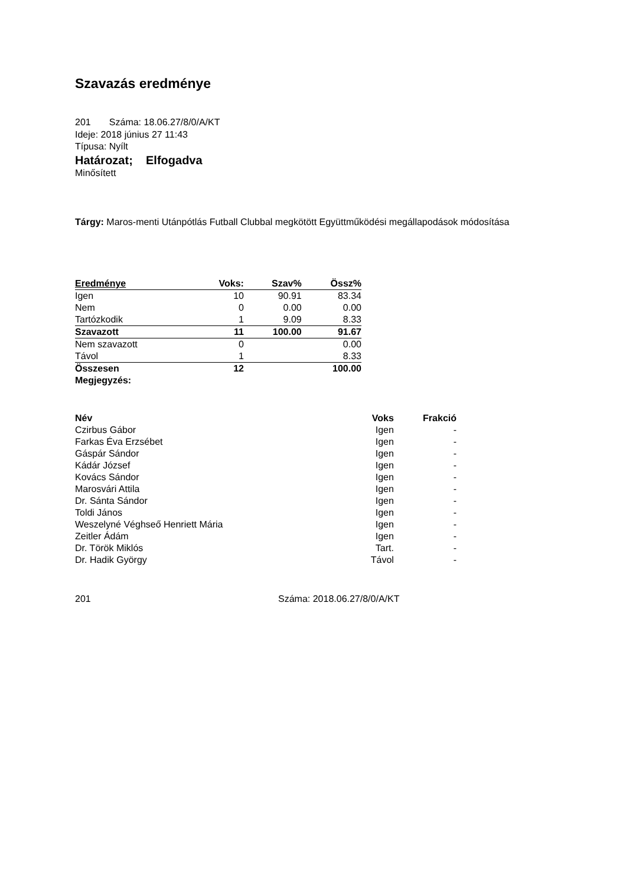Szavazás eredménye
201 Száma: 18.06.27/8/0/A/KT
Ideje: 2018 június 27 11:43
Típusa: Nyílt
Határozat; Elfogadva
Minősített
Tárgy: Maros-menti Utánpótlás Futball Clubbal megkötött Együttműködési megállapodások módosítása
| Eredménye | Voks: | Szav% | Össz% |
| Igen | 10 | 90.91 | 83.34 |
| Nem | 0 | 0.00 | 0.00 |
| Tartózkodik | 1 | 9.09 | 8.33 |
| Szavazott | 11 | 100.00 | 91.67 |
| Nem szavazott | 0 | | 0.00 |
| Távol | 1 | | 8.33 |
| Összesen | 12 | | 100.00 |
| Megjegyzés: | | | |
| Név | Voks | Frakció |
| --- | --- | --- |
| Czirbus Gábor | Igen | - |
| Farkas Éva Erzsébet | Igen | - |
| Gáspár Sándor | Igen | - |
| Kádár József | Igen | - |
| Kovács Sándor | Igen | - |
| Marosvári Attila | Igen | - |
| Dr. Sánta Sándor | Igen | - |
| Toldi János | Igen | - |
| Weszelyné Véghseő Henriett Mária | Igen | - |
| Zeitler Ádám | Igen | - |
| Dr. Török Miklós | Tart. | - |
| Dr. Hadik György | Távol | - |
201 Száma: 2018.06.27/8/0/A/KT